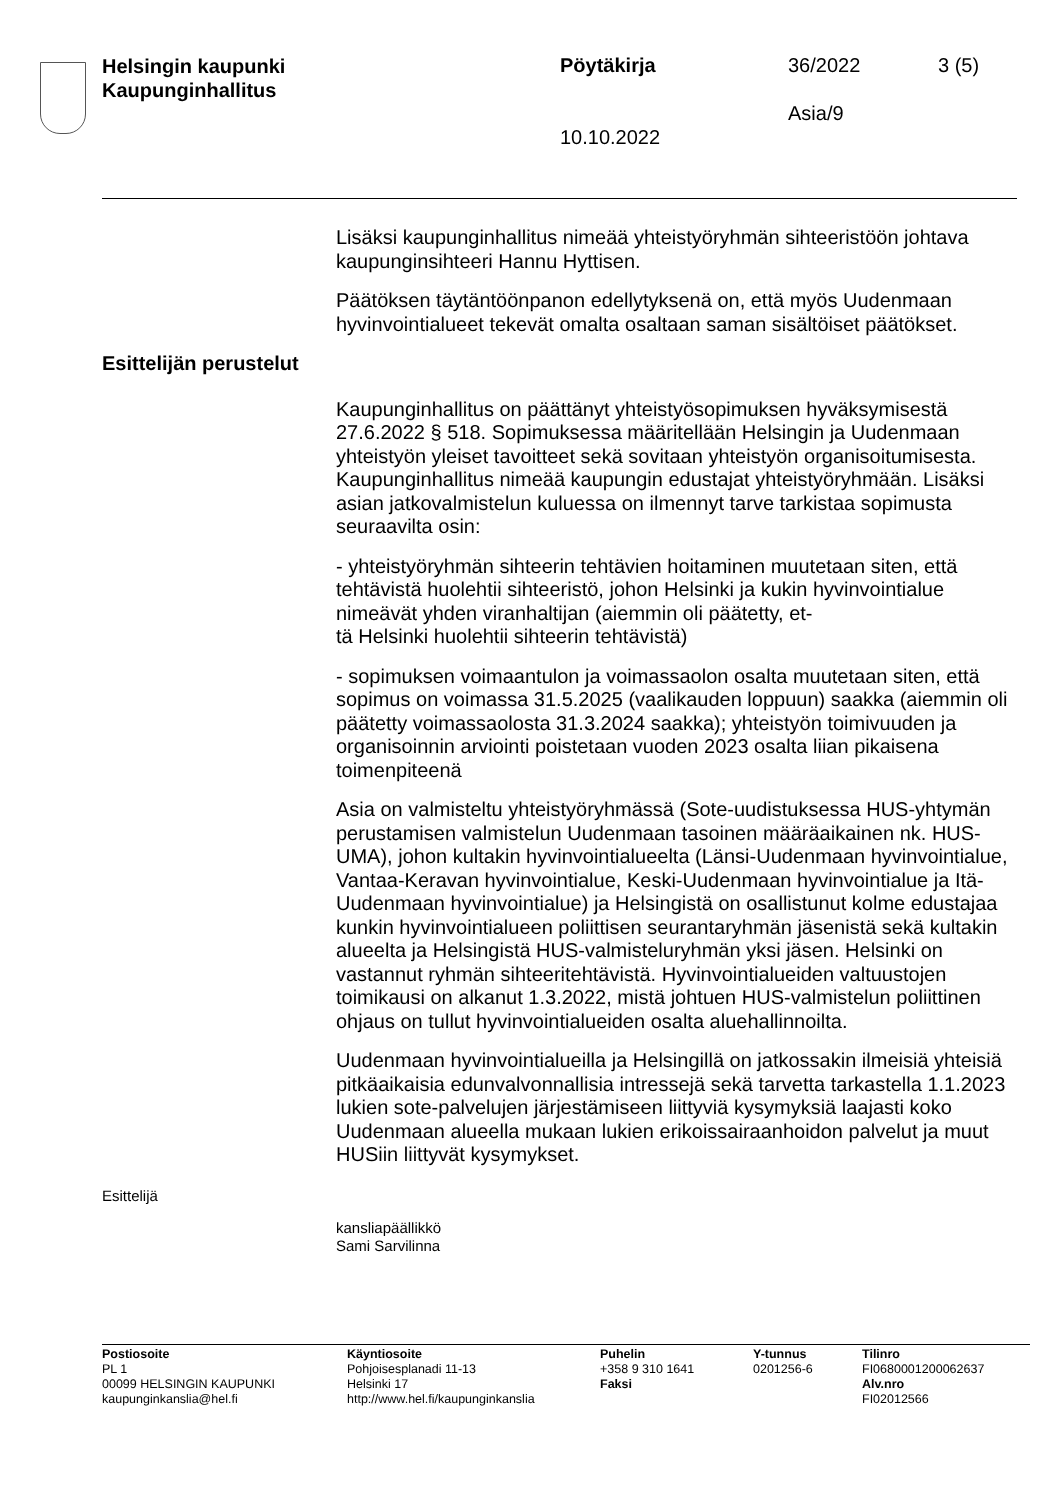Helsingin kaupunki
Kaupunginhallitus
Pöytäkirja 36/2022 3 (5)
Asia/9
10.10.2022
Lisäksi kaupunginhallitus nimeää yhteistyöryhmän sihteeristöön johtava kaupunginsihteeri Hannu Hyttisen.
Päätöksen täytäntöönpanon edellytyksenä on, että myös Uudenmaan hyvinvointialueet tekevät omalta osaltaan saman sisältöiset päätökset.
Esittelijän perustelut
Kaupunginhallitus on päättänyt yhteistyösopimuksen hyväksymisestä 27.6.2022 § 518. Sopimuksessa määritellään Helsingin ja Uudenmaan yhteistyön yleiset tavoitteet sekä sovitaan yhteistyön organisoitumises­ta. Kaupunginhallitus nimeää kaupungin edustajat yhteistyöryhmään. Lisäksi asian jatkovalmistelun kuluessa on ilmennyt tarve tarkistaa so­pimusta seuraavilta osin:
- yhteistyöryhmän sihteerin tehtävien hoitaminen muutetaan siten, että tehtävistä huolehtii sihteeristö, johon Helsinki ja kukin hyvinvointialue nimeävät yhden viranhaltijan (aiemmin oli päätetty, et-
tä Helsinki huolehtii sihteerin tehtävistä)
- sopimuksen voimaantulon ja voimassaolon osalta muutetaan siten, että sopimus on voimassa 31.5.2025 (vaalikauden loppuun) saakka (aiemmin oli päätetty voimassaolosta 31.3.2024 saakka); yhteistyön toimivuuden ja organisoinnin arviointi poistetaan vuoden 2023 osalta liian pikaisena toimenpiteenä
Asia on valmisteltu yhteistyöryhmässä (Sote-uudistuksessa HUS-yhtymän perustamisen valmistelun Uudenmaan tasoinen määräaikai­nen nk. HUS-UMA), johon kultakin hyvinvointialueelta (Länsi-Uudenmaan hyvinvointialue, Vantaa-Keravan hyvinvointialue, Keski-Uudenmaan hyvinvointialue ja Itä-Uudenmaan hyvinvointialue) ja Hel­singistä on osallistunut kolme edustajaa kunkin hyvinvointialueen poliit­tisen seurantaryhmän jäsenistä sekä kultakin alueelta ja Helsingistä HUS-valmisteluryhmän yksi jäsen. Helsinki on vastannut ryhmän sih­teeritehtävistä. Hyvinvointialueiden valtuustojen toimikausi on alkanut 1.3.2022, mistä johtuen HUS-valmistelun poliittinen ohjaus on tullut hy­vinvointialueiden osalta aluehallinnoilta.
Uudenmaan hyvinvointialueilla ja Helsingillä on jatkossakin ilmeisiä yh­teisiä pitkäaikaisia edunvalvonnallisia intressejä sekä tarvetta tarkastel­la 1.1.2023 lukien sote-palvelujen järjestämiseen liittyviä kysymyksiä laajasti koko Uudenmaan alueella mukaan lukien erikoissairaanhoidon palvelut ja muut HUSiin liittyvät kysymykset.
Esittelijä
kansliapäällikkö
Sami Sarvilinna
Postiosoite
PL 1
00099 HELSINGIN KAUPUNKI
kaupunginkanslia@hel.fi
Käyntiosoite
Pohjoisesplanadi 11-13
Helsinki 17
http://www.hel.fi/kaupunginkanslia
Puhelin
+358 9 310 1641
Faksi
Y-tunnus
0201256-6
Tilinro
FI0680001200062637
Alv.nro
FI02012566